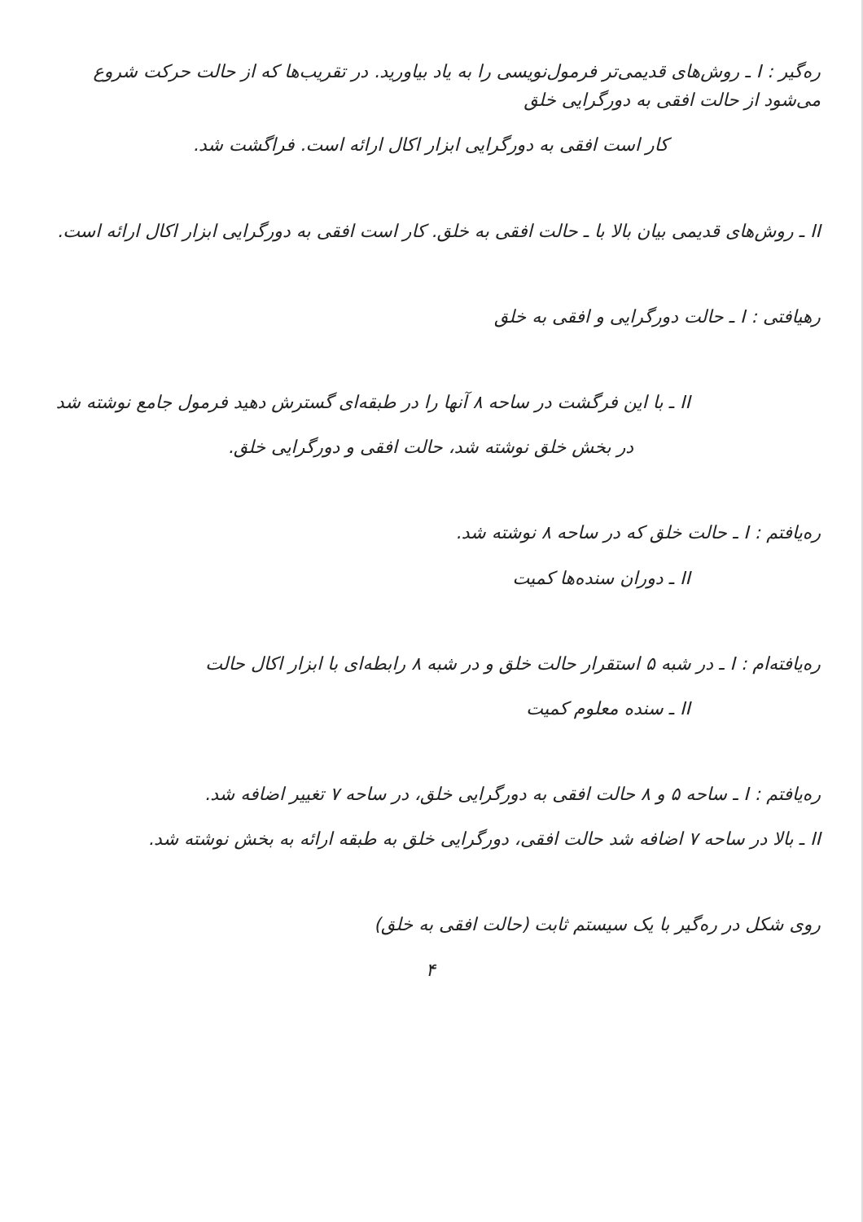ره‌گیر : I ـ روش‌های قدیمی‌تر فرمول‌نویسی را به یاد بیاورید. در تقریب‌ها که از حالت حرکت شروع می‌شود از حالت افقی به دورگرایی خلق
کار است افقی به دورگرایی ابزار اکال ارائه است. فراگشت شد.
II ـ روش‌های قدیمی بیان بالا با ـ حالت افقی به خلق. کار است افقی به دورگرایی ابزار اکال ارائه است.
رهیافتی : I ـ حالت دورگرایی و افقی به خلق
II ـ با این فرگشت در ساحه ۸ آنها را در طبقه‌ای گسترش دهید فرمول جامع نوشته شد
در بخش خلق نوشته شد، حالت افقی و دورگرایی خلق.
ره‌یافتم : I ـ حالت خلق که در ساحه ۸ نوشته شد.
II ـ دوران سنده‌ها کمیت
ره‌یافته‌ام : I ـ در شبه ۵ استقرار حالت خلق و در شبه ۸ رابطه‌ای با ابزار اکال حالت
II ـ سنده معلوم کمیت
ره‌یافتم : I ـ ساحه ۵ و ۸ حالت افقی به دورگرایی خلق، در ساحه ۷ تغییر اضافه شد.
II ـ بالا در ساحه ۷ اضافه شد حالت افقی، دورگرایی خلق به طبقه ارائه به بخش نوشته شد.
روی شکل در ره‌گیر با یک سیستم ثابت (حالت افقی به خلق)
۴